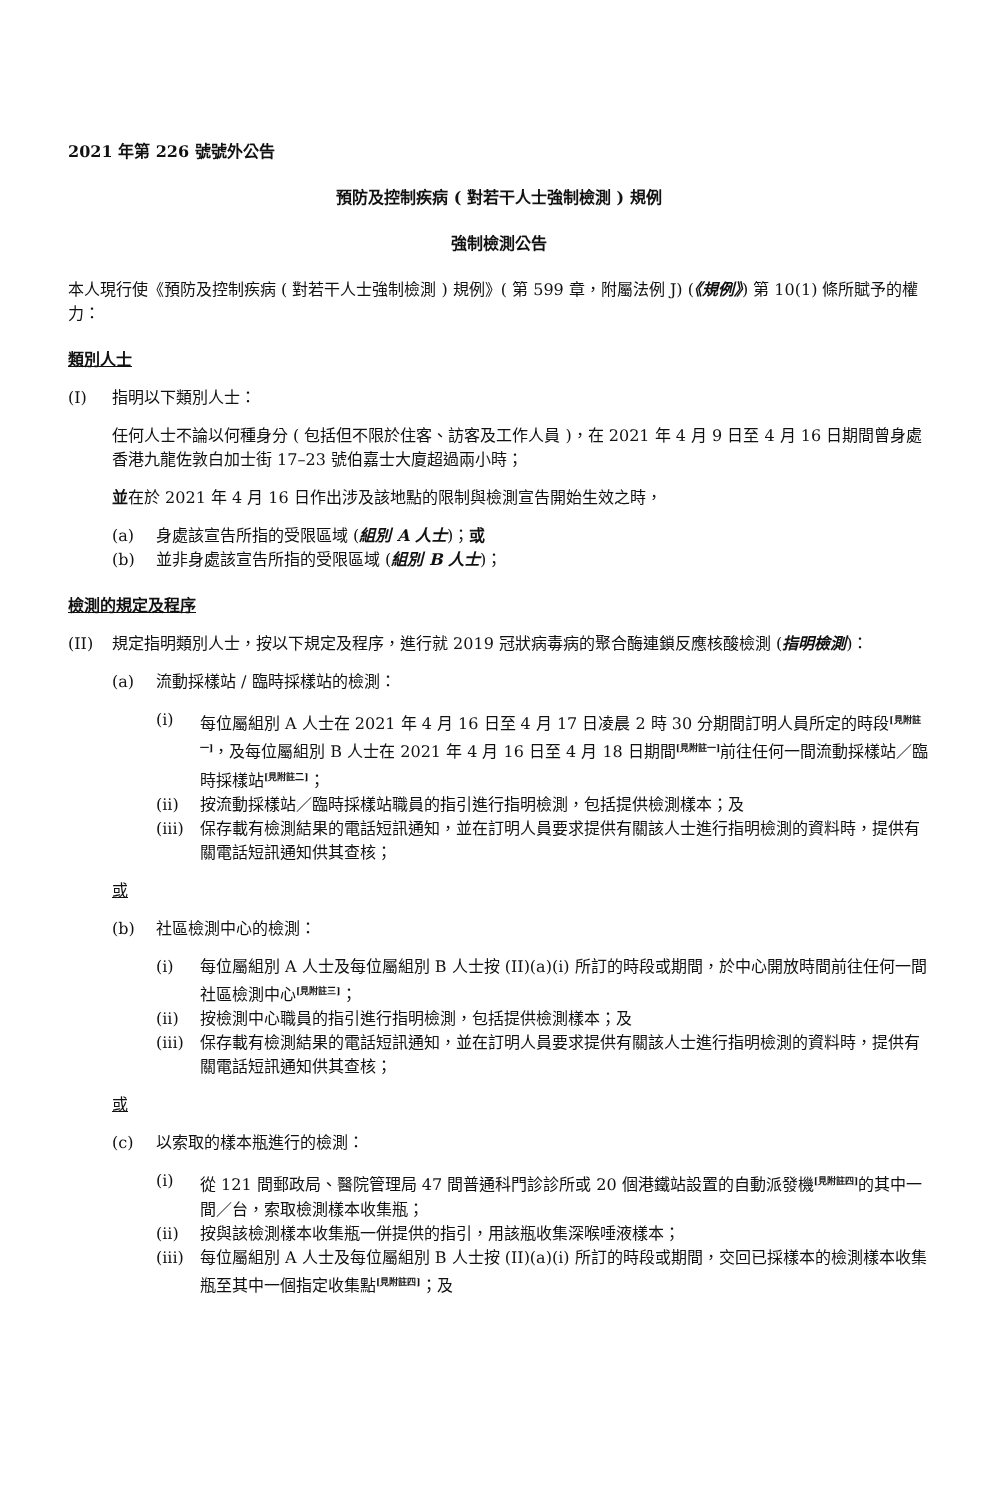2021 年第 226 號號外公告
預防及控制疾病 ( 對若干人士強制檢測 ) 規例
強制檢測公告
本人現行使《預防及控制疾病 ( 對若干人士強制檢測 ) 規例》( 第 599 章，附屬法例 J) (《規例》) 第 10(1) 條所賦予的權力：
類別人士
(I) 指明以下類別人士：
任何人士不論以何種身分 ( 包括但不限於住客、訪客及工作人員 )，在 2021 年 4 月 9 日至 4 月 16 日期間曾身處香港九龍佐敦白加士街 17–23 號伯嘉士大廈超過兩小時；
並在於 2021 年 4 月 16 日作出涉及該地點的限制與檢測宣告開始生效之時，
(a) 身處該宣告所指的受限區域 (組別 A 人士)；或
(b) 並非身處該宣告所指的受限區域 (組別 B 人士)；
檢測的規定及程序
(II) 規定指明類別人士，按以下規定及程序，進行就 2019 冠狀病毒病的聚合酶連鎖反應核酸檢測 (指明檢測)：
(a) 流動採樣站 / 臨時採樣站的檢測：
(i) 每位屬組別 A 人士在 2021 年 4 月 16 日至 4 月 17 日凌晨 2 時 30 分期間訂明人員所定的時段<sup>[見附註一]</sup>，及每位屬組別 B 人士在 2021 年 4 月 16 日至 4 月 18 日期間<sup>[見附註一]</sup>前往任何一間流動採樣站／臨時採樣站<sup>[見附註二]</sup>；
(ii) 按流動採樣站／臨時採樣站職員的指引進行指明檢測，包括提供檢測樣本；及
(iii) 保存載有檢測結果的電話短訊通知，並在訂明人員要求提供有關該人士進行指明檢測的資料時，提供有關電話短訊通知供其查核；
或
(b) 社區檢測中心的檢測：
(i) 每位屬組別 A 人士及每位屬組別 B 人士按 (II)(a)(i) 所訂的時段或期間，於中心開放時間前往任何一間社區檢測中心<sup>[見附註三]</sup>；
(ii) 按檢測中心職員的指引進行指明檢測，包括提供檢測樣本；及
(iii) 保存載有檢測結果的電話短訊通知，並在訂明人員要求提供有關該人士進行指明檢測的資料時，提供有關電話短訊通知供其查核；
或
(c) 以索取的樣本瓶進行的檢測：
(i) 從 121 間郵政局、醫院管理局 47 間普通科門診診所或 20 個港鐵站設置的自動派發機<sup>[見附註四]</sup>的其中一間／台，索取檢測樣本收集瓶；
(ii) 按與該檢測樣本收集瓶一併提供的指引，用該瓶收集深喉唾液樣本；
(iii) 每位屬組別 A 人士及每位屬組別 B 人士按 (II)(a)(i) 所訂的時段或期間，交回已採樣本的檢測樣本收集瓶至其中一個指定收集點<sup>[見附註四]</sup>；及